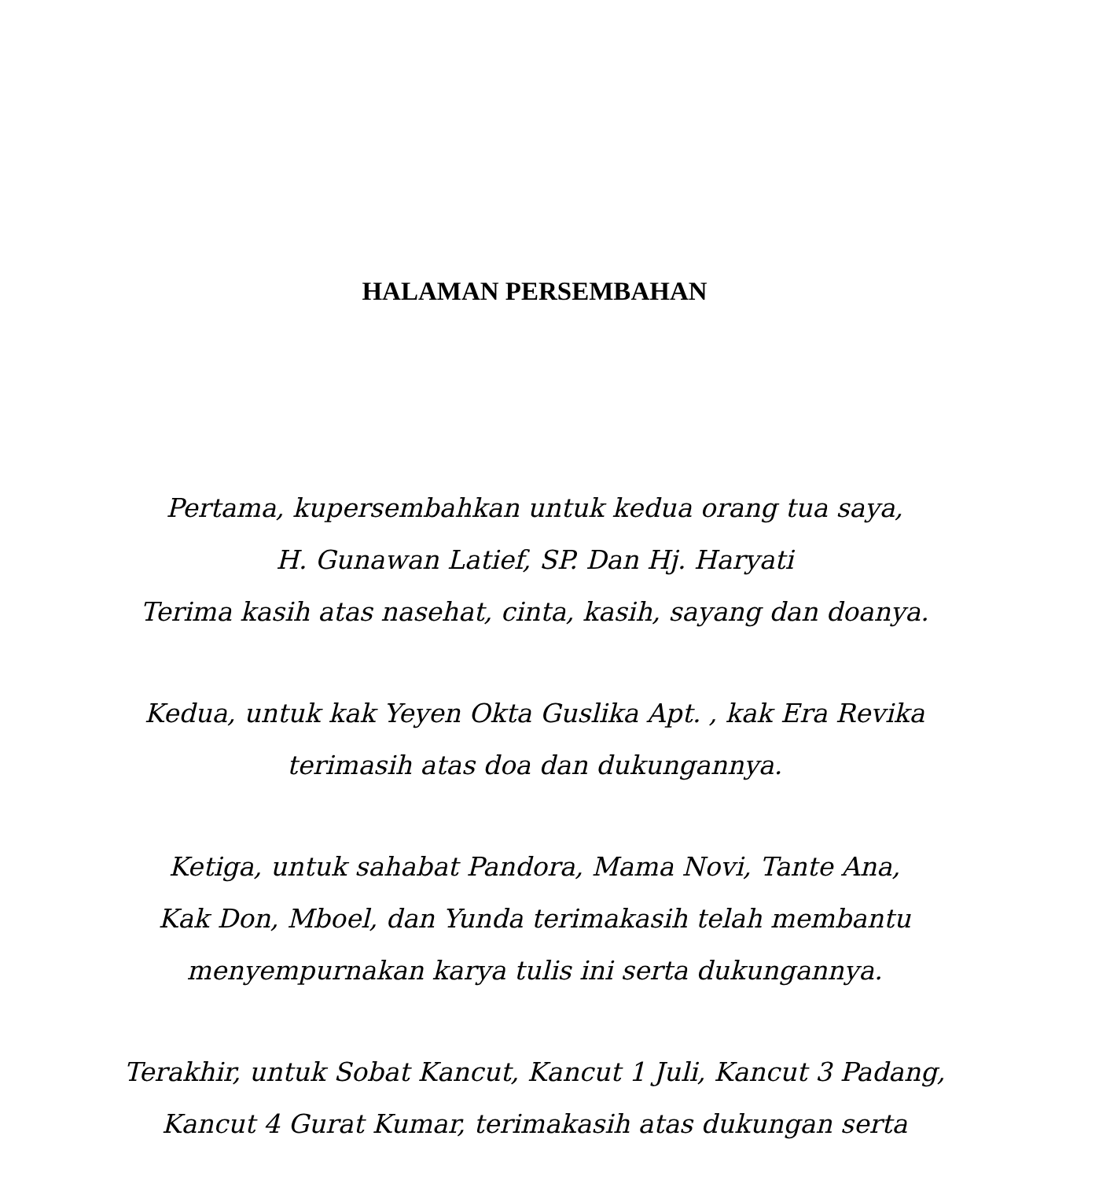HALAMAN PERSEMBAHAN
Pertama, kupersembahkan untuk kedua orang tua saya,
H. Gunawan Latief, SP. Dan Hj. Haryati
Terima kasih atas nasehat, cinta, kasih, sayang dan doanya.
Kedua, untuk kak Yeyen Okta Guslika Apt. , kak Era Revika
terimasih atas doa dan dukungannya.
Ketiga, untuk sahabat Pandora, Mama Novi, Tante Ana,
Kak Don, Mboel, dan Yunda terimakasih telah membantu
menyempurnakan karya tulis ini serta dukungannya.
Terakhir, untuk Sobat Kancut, Kancut 1 Juli, Kancut 3 Padang,
Kancut 4 Gurat Kumar, terimakasih atas dukungan serta